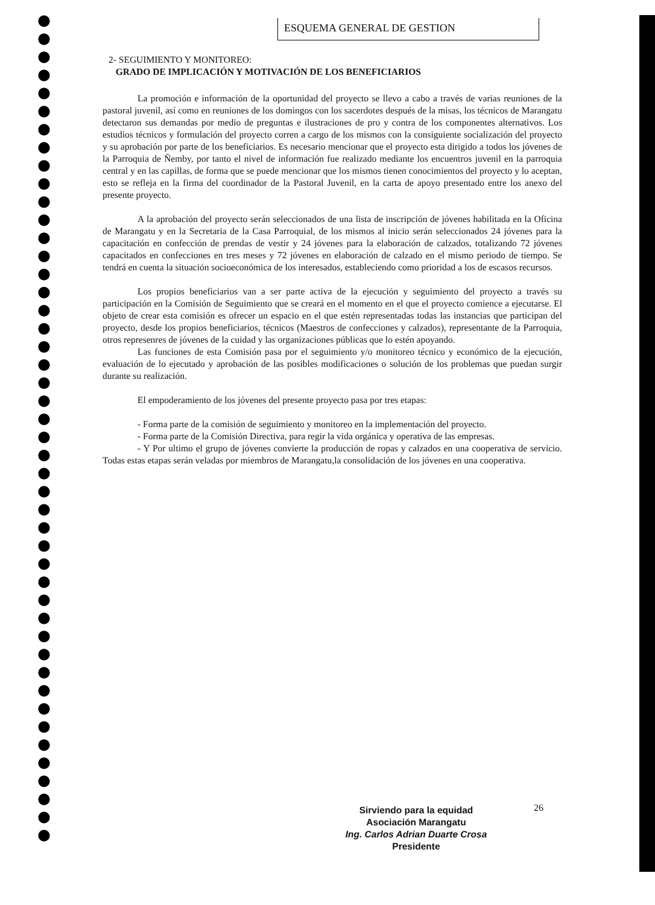ESQUEMA GENERAL DE GESTION
2- SEGUIMIENTO Y MONITOREO:
GRADO DE IMPLICACIÓN Y MOTIVACIÓN DE LOS BENEFICIARIOS
La promoción e información de la oportunidad del proyecto se llevo a cabo a través de varias reuniones de la pastoral juvenil, así como en reuniones de los domingos con los sacerdotes después de la misas, los técnicos de Marangatu detectaron sus demandas por medio de preguntas e ilustraciones de pro y contra de los componentes alternativos. Los estudios técnicos y formulación del proyecto corren a cargo de los mismos con la consiguiente socialización del proyecto y su aprobación por parte de los beneficiarios. Es necesario mencionar que el proyecto esta dirigido a todos los jóvenes de la Parroquia de Ñemby, por tanto el nivel de información fue realizado mediante los encuentros juvenil en la parroquia central y en las capillas, de forma que se puede mencionar que los mismos tienen conocimientos del proyecto y lo aceptan, esto se refleja en la firma del coordinador de la Pastoral Juvenil, en la carta de apoyo presentado entre los anexo del presente proyecto.
A la aprobación del proyecto serán seleccionados de una lista de inscripción de jóvenes habilitada en la Oficina de Marangatu y en la Secretaria de la Casa Parroquial, de los mismos al inicio serán seleccionados 24 jóvenes para la capacitación en confección de prendas de vestir y 24 jóvenes para la elaboración de calzados, totalizando 72 jóvenes capacitados en confecciones en tres meses y 72 jóvenes en elaboración de calzado en el mismo periodo de tiempo. Se tendrá en cuenta la situación socioeconómica de los interesados, estableciendo como prioridad a los de escasos recursos.
Los propios beneficiarios van a ser parte activa de la ejecución y seguimiento del proyecto a través su participación en la Comisión de Seguimiento que se creará en el momento en el que el proyecto comience a ejecutarse. El objeto de crear esta comisión es ofrecer un espacio en el que estén representadas todas las instancias que participan del proyecto, desde los propios beneficiarios, técnicos (Maestros de confecciones y calzados), representante de la Parroquia, otros represenres de jóvenes de la cuidad y las organizaciones públicas que lo estén apoyando.
Las funciones de esta Comisión pasa por el seguimiento y/o monitoreo técnico y económico de la ejecución, evaluación de lo ejecutado y aprobación de las posibles modificaciones o solución de los problemas que puedan surgir durante su realización.
El empoderamiento de los jóvenes del presente proyecto pasa por tres etapas:
- Forma parte de la comisión de seguimiento y monitoreo en la implementación del proyecto.
- Forma parte de la Comisión Directiva, para regir la vida orgánica y operativa de las empresas.
- Y Por ultimo el grupo de jóvenes convierte la producción de ropas y calzados en una cooperativa de servicio. Todas estas etapas serán veladas por miembros de Marangatu,la consolidación de los jóvenes en una cooperativa.
Sirviendo para la equidad
Asociación Marangatu
Ing. Carlos Adrian Duarte Crosa
Presidente
26